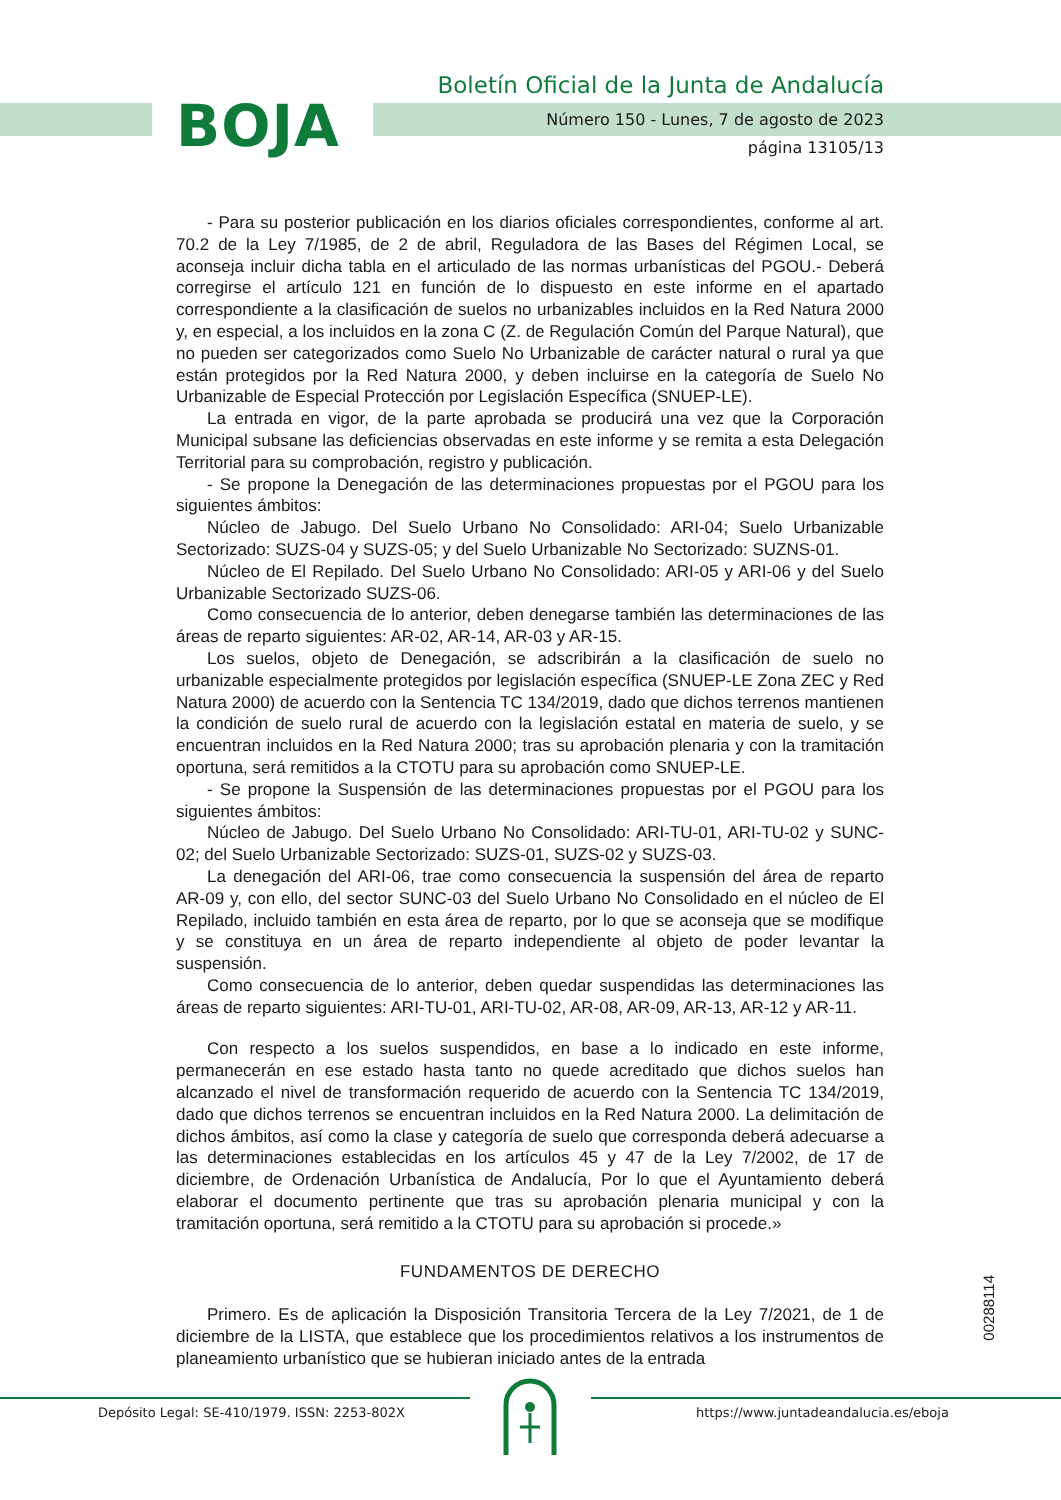BOJA
Boletín Oficial de la Junta de Andalucía
Número 150 - Lunes, 7 de agosto de 2023
página 13105/13
- Para su posterior publicación en los diarios oficiales correspondientes, conforme al art. 70.2 de la Ley 7/1985, de 2 de abril, Reguladora de las Bases del Régimen Local, se aconseja incluir dicha tabla en el articulado de las normas urbanísticas del PGOU.- Deberá corregirse el artículo 121 en función de lo dispuesto en este informe en el apartado correspondiente a la clasificación de suelos no urbanizables incluidos en la Red Natura 2000 y, en especial, a los incluidos en la zona C (Z. de Regulación Común del Parque Natural), que no pueden ser categorizados como Suelo No Urbanizable de carácter natural o rural ya que están protegidos por la Red Natura 2000, y deben incluirse en la categoría de Suelo No Urbanizable de Especial Protección por Legislación Específica (SNUEP-LE).
La entrada en vigor, de la parte aprobada se producirá una vez que la Corporación Municipal subsane las deficiencias observadas en este informe y se remita a esta Delegación Territorial para su comprobación, registro y publicación.
- Se propone la Denegación de las determinaciones propuestas por el PGOU para los siguientes ámbitos:
Núcleo de Jabugo. Del Suelo Urbano No Consolidado: ARI-04; Suelo Urbanizable Sectorizado: SUZS-04 y SUZS-05; y del Suelo Urbanizable No Sectorizado: SUZNS-01.
Núcleo de El Repilado. Del Suelo Urbano No Consolidado: ARI-05 y ARI-06 y del Suelo Urbanizable Sectorizado SUZS-06.
Como consecuencia de lo anterior, deben denegarse también las determinaciones de las áreas de reparto siguientes: AR-02, AR-14, AR-03 y AR-15.
Los suelos, objeto de Denegación, se adscribirán a la clasificación de suelo no urbanizable especialmente protegidos por legislación específica (SNUEP-LE Zona ZEC y Red Natura 2000) de acuerdo con la Sentencia TC 134/2019, dado que dichos terrenos mantienen la condición de suelo rural de acuerdo con la legislación estatal en materia de suelo, y se encuentran incluidos en la Red Natura 2000; tras su aprobación plenaria y con la tramitación oportuna, será remitidos a la CTOTU para su aprobación como SNUEP-LE.
- Se propone la Suspensión de las determinaciones propuestas por el PGOU para los siguientes ámbitos:
Núcleo de Jabugo. Del Suelo Urbano No Consolidado: ARI-TU-01, ARI-TU-02 y SUNC-02; del Suelo Urbanizable Sectorizado: SUZS-01, SUZS-02 y SUZS-03.
La denegación del ARI-06, trae como consecuencia la suspensión del área de reparto AR-09 y, con ello, del sector SUNC-03 del Suelo Urbano No Consolidado en el núcleo de El Repilado, incluido también en esta área de reparto, por lo que se aconseja que se modifique y se constituya en un área de reparto independiente al objeto de poder levantar la suspensión.
Como consecuencia de lo anterior, deben quedar suspendidas las determinaciones las áreas de reparto siguientes: ARI-TU-01, ARI-TU-02, AR-08, AR-09, AR-13, AR-12 y AR-11.
Con respecto a los suelos suspendidos, en base a lo indicado en este informe, permanecerán en ese estado hasta tanto no quede acreditado que dichos suelos han alcanzado el nivel de transformación requerido de acuerdo con la Sentencia TC 134/2019, dado que dichos terrenos se encuentran incluidos en la Red Natura 2000. La delimitación de dichos ámbitos, así como la clase y categoría de suelo que corresponda deberá adecuarse a las determinaciones establecidas en los artículos 45 y 47 de la Ley 7/2002, de 17 de diciembre, de Ordenación Urbanística de Andalucía, Por lo que el Ayuntamiento deberá elaborar el documento pertinente que tras su aprobación plenaria municipal y con la tramitación oportuna, será remitido a la CTOTU para su aprobación si procede.»
FUNDAMENTOS DE DERECHO
Primero. Es de aplicación la Disposición Transitoria Tercera de la Ley 7/2021, de 1 de diciembre de la LISTA, que establece que los procedimientos relativos a los instrumentos de planeamiento urbanístico que se hubieran iniciado antes de la entrada
00288114
Depósito Legal: SE-410/1979. ISSN: 2253-802X
https://www.juntadeandalucia.es/eboja